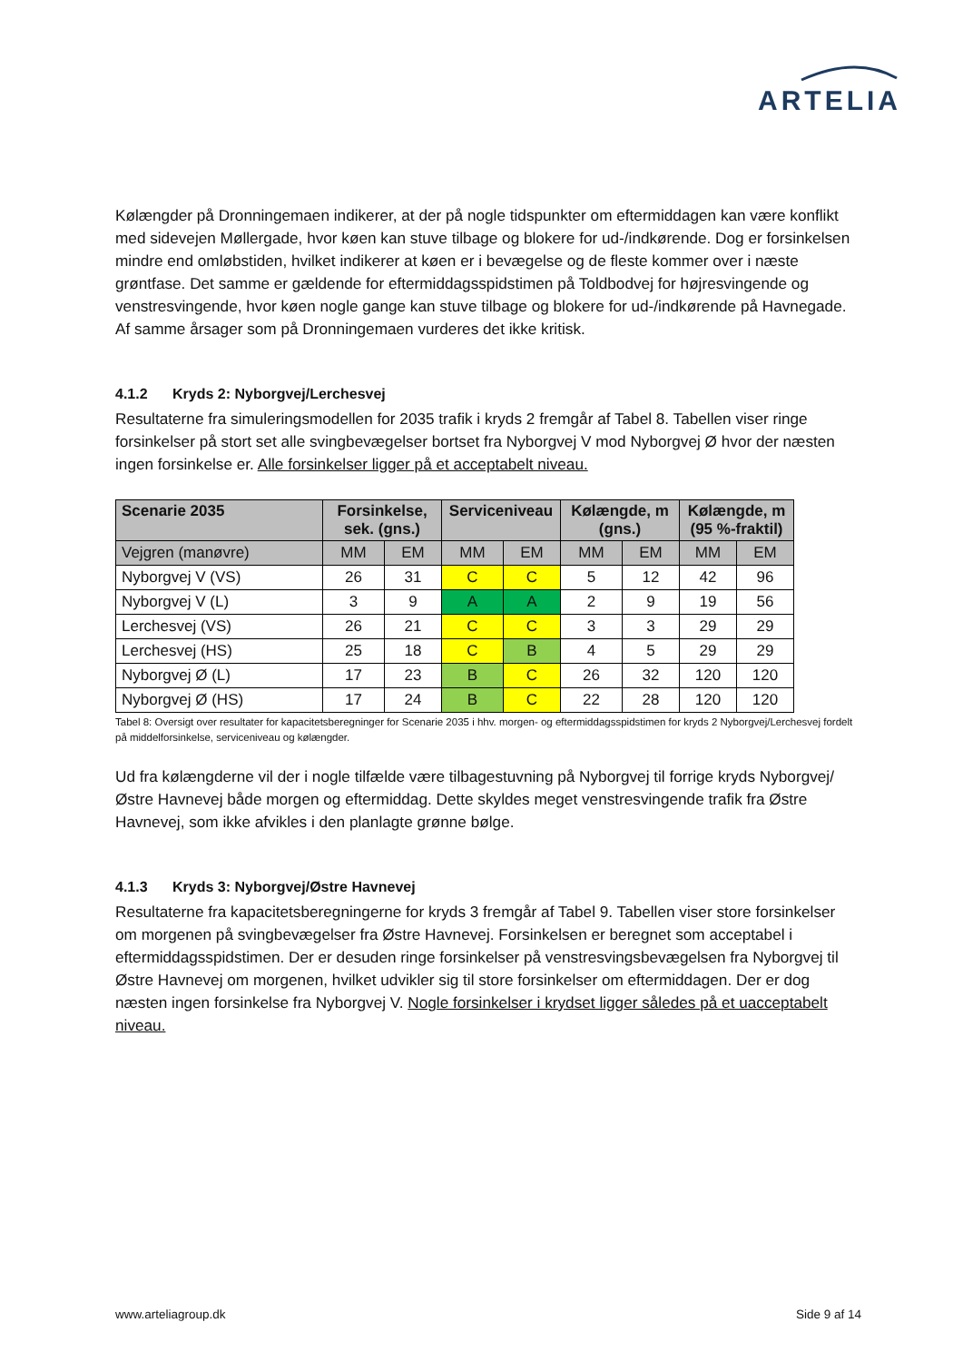ARTELIA
Kølængder på Dronningemaen indikerer, at der på nogle tidspunkter om eftermiddagen kan være konflikt med sidevejen Møllergade, hvor køen kan stuve tilbage og blokere for ud-/indkørende. Dog er forsinkelsen mindre end omløbstiden, hvilket indikerer at køen er i bevægelse og de fleste kommer over i næste grøntfase. Det samme er gældende for eftermiddagsspidstimen på Toldbodvej for højresvingende og venstresvingende, hvor køen nogle gange kan stuve tilbage og blokere for ud-/indkørende på Havnegade. Af samme årsager som på Dronningemaen vurderes det ikke kritisk.
4.1.2 Kryds 2: Nyborgvej/Lerchesvej
Resultaterne fra simuleringsmodellen for 2035 trafik i kryds 2 fremgår af Tabel 8. Tabellen viser ringe forsinkelser på stort set alle svingbevægelser bortset fra Nyborgvej V mod Nyborgvej Ø hvor der næsten ingen forsinkelse er. Alle forsinkelser ligger på et acceptabelt niveau.
| Scenarie 2035 | Forsinkelse, sek. (gns.) | | Serviceniveau | | Kølængde, m (gns.) | | Kølængde, m (95 %-fraktil) | |
| --- | --- | --- | --- | --- | --- | --- | --- | --- |
| Vejgren (manøvre) | MM | EM | MM | EM | MM | EM | MM | EM |
| Nyborgvej V (VS) | 26 | 31 | C | C | 5 | 12 | 42 | 96 |
| Nyborgvej V (L) | 3 | 9 | A | A | 2 | 9 | 19 | 56 |
| Lerchesvej (VS) | 26 | 21 | C | C | 3 | 3 | 29 | 29 |
| Lerchesvej (HS) | 25 | 18 | C | B | 4 | 5 | 29 | 29 |
| Nyborgvej Ø (L) | 17 | 23 | B | C | 26 | 32 | 120 | 120 |
| Nyborgvej Ø (HS) | 17 | 24 | B | C | 22 | 28 | 120 | 120 |
Tabel 8: Oversigt over resultater for kapacitetsberegninger for Scenarie 2035 i hhv. morgen- og eftermiddagsspidstimen for kryds 2 Nyborgvej/Lerchesvej fordelt på middelforsinkelse, serviceniveau og kølængder.
Ud fra kølængderne vil der i nogle tilfælde være tilbagestuvning på Nyborgvej til forrige kryds Nyborgvej/Østre Havnevej både morgen og eftermiddag. Dette skyldes meget venstresvingende trafik fra Østre Havnevej, som ikke afvikles i den planlagte grønne bølge.
4.1.3 Kryds 3: Nyborgvej/Østre Havnevej
Resultaterne fra kapacitetsberegningerne for kryds 3 fremgår af Tabel 9. Tabellen viser store forsinkelser om morgenen på svingbevægelser fra Østre Havnevej. Forsinkelsen er beregnet som acceptabel i eftermiddagsspidstimen. Der er desuden ringe forsinkelser på venstresvingsbevægelsen fra Nyborgvej til Østre Havnevej om morgenen, hvilket udvikler sig til store forsinkelser om eftermiddagen. Der er dog næsten ingen forsinkelse fra Nyborgvej V. Nogle forsinkelser i krydset ligger således på et uacceptabelt niveau.
www.arteliagroup.dk Side 9 af 14